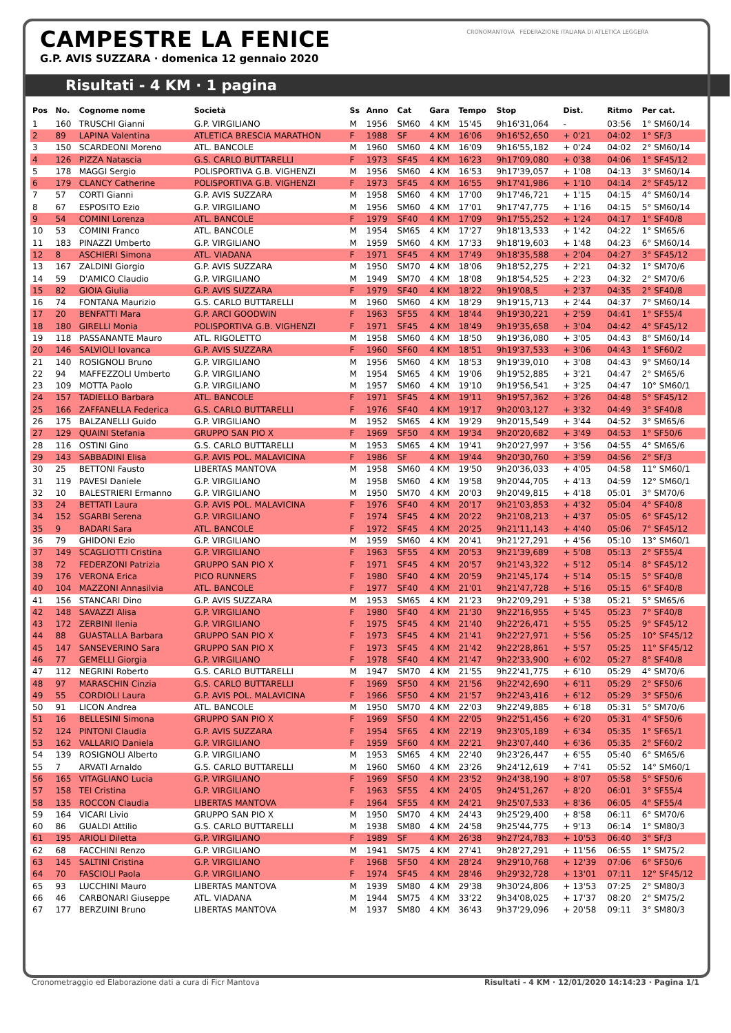CAMPESTRE LA FENICE
G.P. AVIS SUZZARA · domenica 12 gennaio 2020
CRONOMANTOVA FEDERAZIONE ITALIANA DI ATLETICA LEGGERA
Risultati - 4 KM · 1 pagina
| Pos | No. | Cognome nome | Società | Ss | Anno | Cat | Gara | Tempo | Stop | Dist. | Ritmo | Per cat. |
| --- | --- | --- | --- | --- | --- | --- | --- | --- | --- | --- | --- | --- |
| 1 | 160 | TRUSCHI Gianni | G.P. VIRGILIANO | M | 1956 | SM60 | 4 KM | 15'45 | 9h16'31,064 | - | 03:56 | 1° SM60/14 |
| 2 | 89 | LAPINA Valentina | ATLETICA BRESCIA MARATHON | F | 1988 | SF | 4 KM | 16'06 | 9h16'52,650 | + 0'21 | 04:02 | 1° SF/3 |
| 3 | 150 | SCARDEONI Moreno | ATL. BANCOLE | M | 1960 | SM60 | 4 KM | 16'09 | 9h16'55,182 | + 0'24 | 04:02 | 2° SM60/14 |
| 4 | 126 | PIZZA Natascia | G.S. CARLO BUTTARELLI | F | 1973 | SF45 | 4 KM | 16'23 | 9h17'09,080 | + 0'38 | 04:06 | 1° SF45/12 |
| 5 | 178 | MAGGI Sergio | POLISPORTIVA G.B. VIGHENZI | M | 1956 | SM60 | 4 KM | 16'53 | 9h17'39,057 | + 1'08 | 04:13 | 3° SM60/14 |
| 6 | 179 | CLANCY Catherine | POLISPORTIVA G.B. VIGHENZI | F | 1973 | SF45 | 4 KM | 16'55 | 9h17'41,986 | + 1'10 | 04:14 | 2° SF45/12 |
| 7 | 57 | CORTI Gianni | G.P. AVIS SUZZARA | M | 1958 | SM60 | 4 KM | 17'00 | 9h17'46,721 | + 1'15 | 04:15 | 4° SM60/14 |
| 8 | 67 | ESPOSITO Ezio | G.P. VIRGILIANO | M | 1956 | SM60 | 4 KM | 17'01 | 9h17'47,775 | + 1'16 | 04:15 | 5° SM60/14 |
| 9 | 54 | COMINI Lorenza | ATL. BANCOLE | F | 1979 | SF40 | 4 KM | 17'09 | 9h17'55,252 | + 1'24 | 04:17 | 1° SF40/8 |
| 10 | 53 | COMINI Franco | ATL. BANCOLE | M | 1954 | SM65 | 4 KM | 17'27 | 9h18'13,533 | + 1'42 | 04:22 | 1° SM65/6 |
| 11 | 183 | PINAZZI Umberto | G.P. VIRGILIANO | M | 1959 | SM60 | 4 KM | 17'33 | 9h18'19,603 | + 1'48 | 04:23 | 6° SM60/14 |
| 12 | 8 | ASCHIERI Simona | ATL. VIADANA | F | 1971 | SF45 | 4 KM | 17'49 | 9h18'35,588 | + 2'04 | 04:27 | 3° SF45/12 |
| 13 | 167 | ZALDINI Giorgio | G.P. AVIS SUZZARA | M | 1950 | SM70 | 4 KM | 18'06 | 9h18'52,275 | + 2'21 | 04:32 | 1° SM70/6 |
| 14 | 59 | D'AMICO Claudio | G.P. VIRGILIANO | M | 1949 | SM70 | 4 KM | 18'08 | 9h18'54,525 | + 2'23 | 04:32 | 2° SM70/6 |
| 15 | 82 | GIOIA Giulia | G.P. AVIS SUZZARA | F | 1979 | SF40 | 4 KM | 18'22 | 9h19'08,5 | + 2'37 | 04:35 | 2° SF40/8 |
| 16 | 74 | FONTANA Maurizio | G.S. CARLO BUTTARELLI | M | 1960 | SM60 | 4 KM | 18'29 | 9h19'15,713 | + 2'44 | 04:37 | 7° SM60/14 |
| 17 | 20 | BENFATTI Mara | G.P. ARCI GOODWIN | F | 1963 | SF55 | 4 KM | 18'44 | 9h19'30,221 | + 2'59 | 04:41 | 1° SF55/4 |
| 18 | 180 | GIRELLI Monia | POLISPORTIVA G.B. VIGHENZI | F | 1971 | SF45 | 4 KM | 18'49 | 9h19'35,658 | + 3'04 | 04:42 | 4° SF45/12 |
| 19 | 118 | PASSANANTE Mauro | ATL. RIGOLETTO | M | 1958 | SM60 | 4 KM | 18'50 | 9h19'36,080 | + 3'05 | 04:43 | 8° SM60/14 |
| 20 | 146 | SALVIOLI Iovanca | G.P. AVIS SUZZARA | F | 1960 | SF60 | 4 KM | 18'51 | 9h19'37,533 | + 3'06 | 04:43 | 1° SF60/2 |
| 21 | 140 | ROSIGNOLI Bruno | G.P. VIRGILIANO | M | 1956 | SM60 | 4 KM | 18'53 | 9h19'39,010 | + 3'08 | 04:43 | 9° SM60/14 |
| 22 | 94 | MAFFEZZOLI Umberto | G.P. VIRGILIANO | M | 1954 | SM65 | 4 KM | 19'06 | 9h19'52,885 | + 3'21 | 04:47 | 2° SM65/6 |
| 23 | 109 | MOTTA Paolo | G.P. VIRGILIANO | M | 1957 | SM60 | 4 KM | 19'10 | 9h19'56,541 | + 3'25 | 04:47 | 10° SM60/1 |
| 24 | 157 | TADIELLO Barbara | ATL. BANCOLE | F | 1971 | SF45 | 4 KM | 19'11 | 9h19'57,362 | + 3'26 | 04:48 | 5° SF45/12 |
| 25 | 166 | ZAFFANELLA Federica | G.S. CARLO BUTTARELLI | F | 1976 | SF40 | 4 KM | 19'17 | 9h20'03,127 | + 3'32 | 04:49 | 3° SF40/8 |
| 26 | 175 | BALZANELLI Guido | G.P. VIRGILIANO | M | 1952 | SM65 | 4 KM | 19'29 | 9h20'15,549 | + 3'44 | 04:52 | 3° SM65/6 |
| 27 | 129 | QUAINI Stefania | GRUPPO SAN PIO X | F | 1969 | SF50 | 4 KM | 19'34 | 9h20'20,682 | + 3'49 | 04:53 | 1° SF50/6 |
| 28 | 116 | OSTINI Gino | G.S. CARLO BUTTARELLI | M | 1953 | SM65 | 4 KM | 19'41 | 9h20'27,997 | + 3'56 | 04:55 | 4° SM65/6 |
| 29 | 143 | SABBADINI Elisa | G.P. AVIS POL. MALAVICINA | F | 1986 | SF | 4 KM | 19'44 | 9h20'30,760 | + 3'59 | 04:56 | 2° SF/3 |
| 30 | 25 | BETTONI Fausto | LIBERTAS MANTOVA | M | 1958 | SM60 | 4 KM | 19'50 | 9h20'36,033 | + 4'05 | 04:58 | 11° SM60/1 |
| 31 | 119 | PAVESI Daniele | G.P. VIRGILIANO | M | 1958 | SM60 | 4 KM | 19'58 | 9h20'44,705 | + 4'13 | 04:59 | 12° SM60/1 |
| 32 | 10 | BALESTRIERI Ermanno | G.P. VIRGILIANO | M | 1950 | SM70 | 4 KM | 20'03 | 9h20'49,815 | + 4'18 | 05:01 | 3° SM70/6 |
| 33 | 24 | BETTATI Laura | G.P. AVIS POL. MALAVICINA | F | 1976 | SF40 | 4 KM | 20'17 | 9h21'03,853 | + 4'32 | 05:04 | 4° SF40/8 |
| 34 | 152 | SGARBI Serena | G.P. VIRGILIANO | F | 1974 | SF45 | 4 KM | 20'22 | 9h21'08,213 | + 4'37 | 05:05 | 6° SF45/12 |
| 35 | 9 | BADARI Sara | ATL. BANCOLE | F | 1972 | SF45 | 4 KM | 20'25 | 9h21'11,143 | + 4'40 | 05:06 | 7° SF45/12 |
| 36 | 79 | GHIDONI Ezio | G.P. VIRGILIANO | M | 1959 | SM60 | 4 KM | 20'41 | 9h21'27,291 | + 4'56 | 05:10 | 13° SM60/1 |
| 37 | 149 | SCAGLIOTTI Cristina | G.P. VIRGILIANO | F | 1963 | SF55 | 4 KM | 20'53 | 9h21'39,689 | + 5'08 | 05:13 | 2° SF55/4 |
| 38 | 72 | FEDERZONI Patrizia | GRUPPO SAN PIO X | F | 1971 | SF45 | 4 KM | 20'57 | 9h21'43,322 | + 5'12 | 05:14 | 8° SF45/12 |
| 39 | 176 | VERONA Erica | PICO RUNNERS | F | 1980 | SF40 | 4 KM | 20'59 | 9h21'45,174 | + 5'14 | 05:15 | 5° SF40/8 |
| 40 | 104 | MAZZONI Annasilvia | ATL. BANCOLE | F | 1977 | SF40 | 4 KM | 21'01 | 9h21'47,728 | + 5'16 | 05:15 | 6° SF40/8 |
| 41 | 156 | STANCARI Dino | G.P. AVIS SUZZARA | M | 1953 | SM65 | 4 KM | 21'23 | 9h22'09,291 | + 5'38 | 05:21 | 5° SM65/6 |
| 42 | 148 | SAVAZZI Alisa | G.P. VIRGILIANO | F | 1980 | SF40 | 4 KM | 21'30 | 9h22'16,955 | + 5'45 | 05:23 | 7° SF40/8 |
| 43 | 172 | ZERBINI Ilenia | G.P. VIRGILIANO | F | 1975 | SF45 | 4 KM | 21'40 | 9h22'26,471 | + 5'55 | 05:25 | 9° SF45/12 |
| 44 | 88 | GUASTALLA Barbara | GRUPPO SAN PIO X | F | 1973 | SF45 | 4 KM | 21'41 | 9h22'27,971 | + 5'56 | 05:25 | 10° SF45/12 |
| 45 | 147 | SANSEVERINO Sara | GRUPPO SAN PIO X | F | 1973 | SF45 | 4 KM | 21'42 | 9h22'28,861 | + 5'57 | 05:25 | 11° SF45/12 |
| 46 | 77 | GEMELLI Giorgia | G.P. VIRGILIANO | F | 1978 | SF40 | 4 KM | 21'47 | 9h22'33,900 | + 6'02 | 05:27 | 8° SF40/8 |
| 47 | 112 | NEGRINI Roberto | G.S. CARLO BUTTARELLI | M | 1947 | SM70 | 4 KM | 21'55 | 9h22'41,775 | + 6'10 | 05:29 | 4° SM70/6 |
| 48 | 97 | MARASCHIN Cinzia | G.S. CARLO BUTTARELLI | F | 1969 | SF50 | 4 KM | 21'56 | 9h22'42,690 | + 6'11 | 05:29 | 2° SF50/6 |
| 49 | 55 | CORDIOLI Laura | G.P. AVIS POL. MALAVICINA | F | 1966 | SF50 | 4 KM | 21'57 | 9h22'43,416 | + 6'12 | 05:29 | 3° SF50/6 |
| 50 | 91 | LICON Andrea | ATL. BANCOLE | M | 1950 | SM70 | 4 KM | 22'03 | 9h22'49,885 | + 6'18 | 05:31 | 5° SM70/6 |
| 51 | 16 | BELLESINI Simona | GRUPPO SAN PIO X | F | 1969 | SF50 | 4 KM | 22'05 | 9h22'51,456 | + 6'20 | 05:31 | 4° SF50/6 |
| 52 | 124 | PINTONI Claudia | G.P. AVIS SUZZARA | F | 1954 | SF65 | 4 KM | 22'19 | 9h23'05,189 | + 6'34 | 05:35 | 1° SF65/1 |
| 53 | 162 | VALLARIO Daniela | G.P. VIRGILIANO | F | 1959 | SF60 | 4 KM | 22'21 | 9h23'07,440 | + 6'36 | 05:35 | 2° SF60/2 |
| 54 | 139 | ROSIGNOLI Alberto | G.P. VIRGILIANO | M | 1953 | SM65 | 4 KM | 22'40 | 9h23'26,447 | + 6'55 | 05:40 | 6° SM65/6 |
| 55 | 7 | ARVATI Arnaldo | G.S. CARLO BUTTARELLI | M | 1960 | SM60 | 4 KM | 23'26 | 9h24'12,619 | + 7'41 | 05:52 | 14° SM60/1 |
| 56 | 165 | VITAGLIANO Lucia | G.P. VIRGILIANO | F | 1969 | SF50 | 4 KM | 23'52 | 9h24'38,190 | + 8'07 | 05:58 | 5° SF50/6 |
| 57 | 158 | TEI Cristina | G.P. VIRGILIANO | F | 1963 | SF55 | 4 KM | 24'05 | 9h24'51,267 | + 8'20 | 06:01 | 3° SF55/4 |
| 58 | 135 | ROCCON Claudia | LIBERTAS MANTOVA | F | 1964 | SF55 | 4 KM | 24'21 | 9h25'07,533 | + 8'36 | 06:05 | 4° SF55/4 |
| 59 | 164 | VICARI Livio | GRUPPO SAN PIO X | M | 1950 | SM70 | 4 KM | 24'43 | 9h25'29,400 | + 8'58 | 06:11 | 6° SM70/6 |
| 60 | 86 | GUALDI Attilio | G.S. CARLO BUTTARELLI | M | 1938 | SM80 | 4 KM | 24'58 | 9h25'44,775 | + 9'13 | 06:14 | 1° SM80/3 |
| 61 | 195 | ARIOLI Diletta | G.P. VIRGILIANO | F | 1989 | SF | 4 KM | 26'38 | 9h27'24,783 | + 10'53 | 06:40 | 3° SF/3 |
| 62 | 68 | FACCHINI Renzo | G.P. VIRGILIANO | M | 1941 | SM75 | 4 KM | 27'41 | 9h28'27,291 | + 11'56 | 06:55 | 1° SM75/2 |
| 63 | 145 | SALTINI Cristina | G.P. VIRGILIANO | F | 1968 | SF50 | 4 KM | 28'24 | 9h29'10,768 | + 12'39 | 07:06 | 6° SF50/6 |
| 64 | 70 | FASCIOLI Paola | G.P. VIRGILIANO | F | 1974 | SF45 | 4 KM | 28'46 | 9h29'32,728 | + 13'01 | 07:11 | 12° SF45/12 |
| 65 | 93 | LUCCHINI Mauro | LIBERTAS MANTOVA | M | 1939 | SM80 | 4 KM | 29'38 | 9h30'24,806 | + 13'53 | 07:25 | 2° SM80/3 |
| 66 | 46 | CARBONARI Giuseppe | ATL. VIADANA | M | 1944 | SM75 | 4 KM | 33'22 | 9h34'08,025 | + 17'37 | 08:20 | 2° SM75/2 |
| 67 | 177 | BERZUINI Bruno | LIBERTAS MANTOVA | M | 1937 | SM80 | 4 KM | 36'43 | 9h37'29,096 | + 20'58 | 09:11 | 3° SM80/3 |
Cronometraggio ed Elaborazione dati a cura di Ficr Mantova Risultati - 4 KM · 12/01/2020 14:14:23 · Pagina 1/1